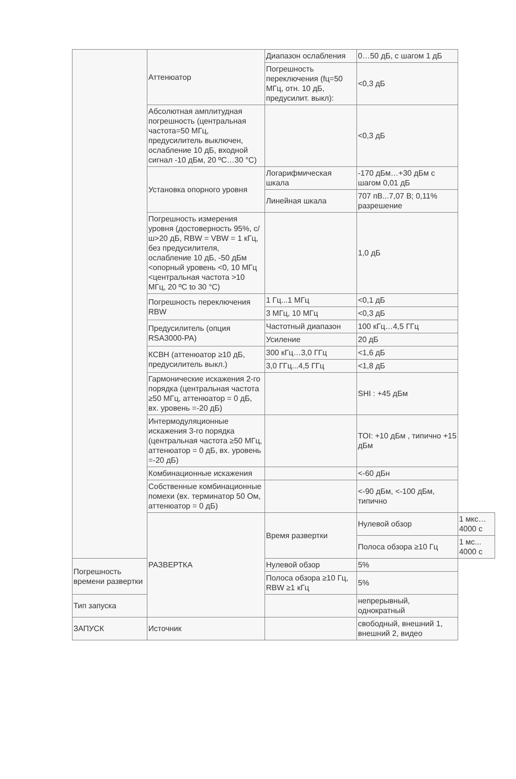| | Аттенюатор | Диапазон ослабления | 0…50 дБ, с шагом 1 дБ | |
| | | Погрешность переключения (fц=50 МГц, отн. 10 дБ, предусилит. выкл): | <0,3 дБ | |
| | Абсолютная амплитудная погрешность (центральная частота=50 МГц, предусилитель выключен, ослабление 10 дБ, входной сигнал -10 дБм, 20 ºC…30 °C) | | <0,3 дБ | |
| | Установка опорного уровня | Логарифмическая шкала | -170 дБм…+30 дБм с шагом 0,01 дБ | |
| | | Линейная шкала | 707 пВ...7,07 В; 0,11% разрешение | |
| | Погрешность измерения уровня (достоверность 95%, с/ш>20 дБ, RBW = VBW = 1 кГц, без предусилителя, ослабление 10 дБ, -50 дБм <опорный уровень <0, 10 МГц <центральная частота >10 МГц, 20 ºC to 30 °C) | | 1,0 дБ | |
| | Погрешность переключения RBW | 1 Гц...1 МГц | <0,1 дБ | |
| | | 3 МГц, 10 МГц | <0,3 дБ | |
| | Предусилитель (опция RSA3000-PA) | Частотный диапазон | 100 кГц…4,5 ГГц | |
| | | Усиление | 20 дБ | |
| | КСВН (аттенюатор ≥10 дБ, предусилитель выкл.) | 300 кГц…3,0 ГГц | <1,6 дБ | |
| | | 3,0 ГГц...4,5 ГГц | <1,8 дБ | |
| | Гармонические искажения 2-го порядка (центральная частота ≥50 МГц, аттенюатор = 0 дБ, вх. уровень =-20 дБ) | | SHI : +45 дБм | |
| | Интермодуляционные искажения 3-го порядка (центральная частота ≥50 МГц, аттенюатор = 0 дБ, вх. уровень =-20 дБ) | | TOI: +10 дБм , типично +15 дБм | |
| | Комбинационные искажения | | <-60 дБн | |
| | Собственные комбинационные помехи (вх. терминатор 50 Ом, аттенюатор = 0 дБ) | | <-90 дБм, <-100 дБм, типично | |
| | РАЗВЕРТКА | Время развертки | Нулевой обзор | 1 мкс…4000 с |
| | | | Полоса обзора ≥10 Гц | 1 мс... 4000 с |
| Погрешность времени развертки | | Нулевой обзор | 5% | |
| | | Полоса обзора ≥10 Гц, RBW ≥1 кГц | 5% | |
| Тип запуска | | | непрерывный, однократный | |
| ЗАПУСК | Источник | | свободный, внешний 1, внешний 2, видео | |